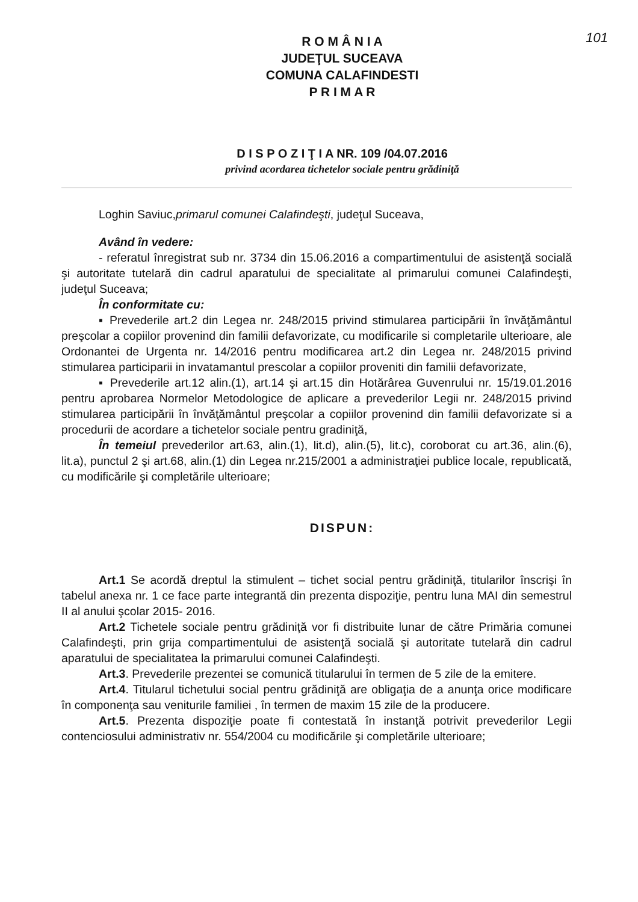101
R O M Â N I A
JUDEŢUL SUCEAVA
COMUNA CALAFINDESTI
P R I M A R
D I S P O Z I Ţ I A NR. 109 /04.07.2016
privind acordarea tichetelor sociale pentru grădiniţă
Loghin Saviuc,primarul comunei Calafindeşti, judeţul Suceava,
Având în vedere:
- referatul înregistrat sub nr. 3734 din 15.06.2016 a compartimentului de asistenţă socială şi autoritate tutelară din cadrul aparatului de specialitate al primarului comunei Calafindeşti, judeţul Suceava;
În conformitate cu:
▪ Prevederile art.2 din Legea nr. 248/2015 privind stimularea participării în învăţământul preşcolar a copiilor provenind din familii defavorizate, cu modificarile si completarile ulterioare, ale Ordonantei de Urgenta nr. 14/2016 pentru modificarea art.2 din Legea nr. 248/2015 privind stimularea participarii in invatamantul prescolar a copiilor proveniti din familii defavorizate,
▪ Prevederile art.12 alin.(1), art.14 şi art.15 din Hotărârea Guvenrului nr. 15/19.01.2016 pentru aprobarea Normelor Metodologice de aplicare a prevederilor Legii nr. 248/2015 privind stimularea participării în învăţământul preşcolar a copiilor provenind din familii defavorizate si a procedurii de acordare a tichetelor sociale pentru gradiniţă,
În temeiul prevederilor art.63, alin.(1), lit.d), alin.(5), lit.c), coroborat cu art.36, alin.(6), lit.a), punctul 2 şi art.68, alin.(1) din Legea nr.215/2001 a administraţiei publice locale, republicată, cu modificările şi completările ulterioare;
DISPUN:
Art.1 Se acordă dreptul la stimulent – tichet social pentru grădiniţă, titularilor înscrişi în tabelul anexa nr. 1 ce face parte integrantă din prezenta dispoziţie, pentru luna MAI din semestrul II al anului şcolar 2015- 2016.
Art.2 Tichetele sociale pentru grădiniţă vor fi distribuite lunar de către Primăria comunei Calafindeşti, prin grija compartimentului de asistenţă socială şi autoritate tutelară din cadrul aparatului de specialitatea la primarului comunei Calafindeşti.
Art.3. Prevederile prezentei se comunică titularului în termen de 5 zile de la emitere.
Art.4. Titularul tichetului social pentru grădiniţă are obligaţia de a anunţa orice modificare în componenţa sau veniturile familiei , în termen de maxim 15 zile de la producere.
Art.5. Prezenta dispoziţie poate fi contestată în instanţă potrivit prevederilor Legii contenciosului administrativ nr. 554/2004 cu modificările şi completările ulterioare;